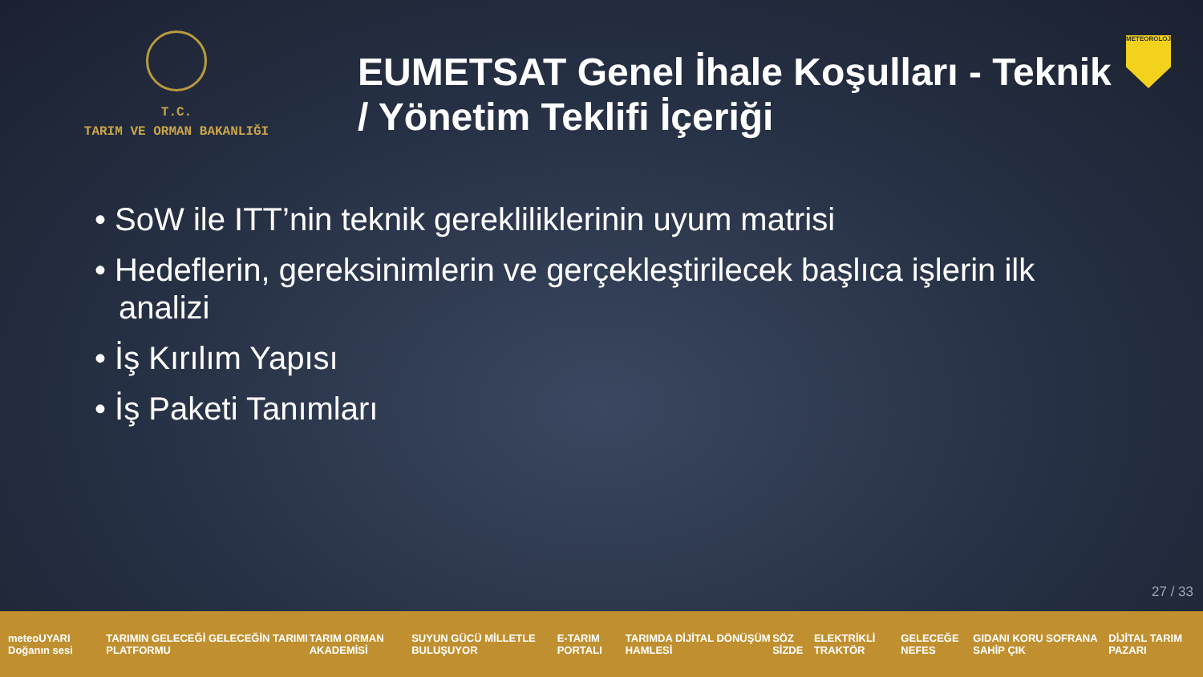T.C.
TARIM VE ORMAN BAKANLIĞI
EUMETSAT Genel İhale Koşulları - Teknik / Yönetim Teklifi İçeriği
METEOROLOJİ
• SoW ile ITT’nin teknik gerekliliklerinin uyum matrisi
• Hedeflerin, gereksinimlerin ve gerçekleştirilecek başlıca işlerin ilk analizi
• İş Kırılım Yapısı
• İş Paketi Tanımları
27 / 33
meteoUYARI Doğanın sesi TARIMIN GELECEĞİ GELECEĞİN TARIMI PLATFORMU TARIM ORMAN AKADEMİSİ SUYUN GÜCÜ MİLLETLE BULUŞUYOR E-TARIM PORTALI TARIMDA DİJİTAL DÖNÜŞÜM HAMLESİ SÖZ SİZDE ELEKTRİKLİ TRAKTÖR GELECEĞE NEFES GIDANI KORU SOFRANA SAHİP ÇIK DİJİTAL TARIM PAZARI